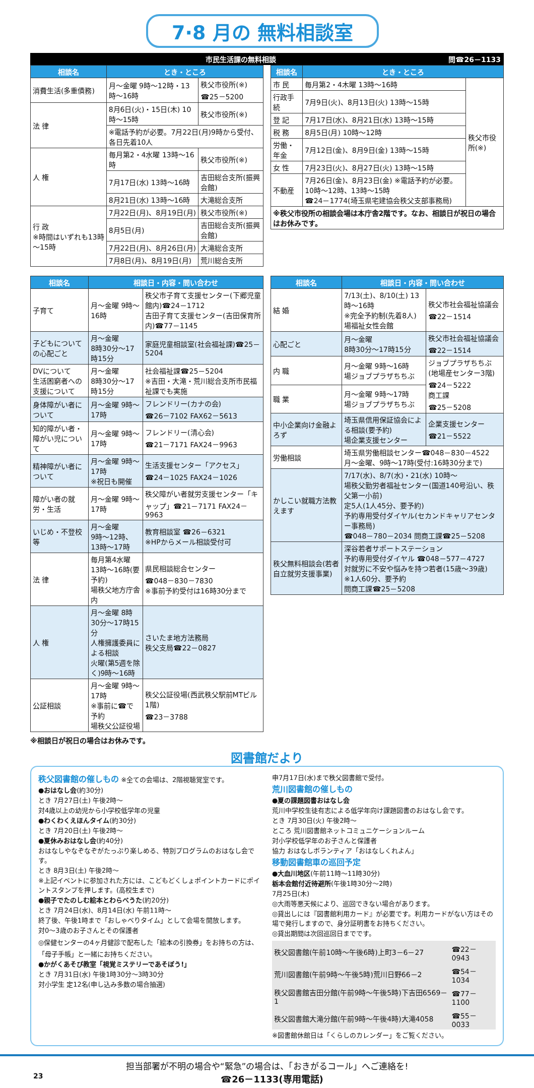7·8 月の 無料相談室
市民生活課の無料相談 問☎26－1133
| 相談名 | とき・ところ | |
| --- | --- | --- |
| 消費生活(多重債務) | 月～金曜 9時～12時・13時～16時 | 秩父市役所(※) ☎25－5200 |
| 法 律 | 8月6日(火)・15日(木) 10時～15時 | 秩父市役所(※) |
| | ※電話予約が必要。7月22日(月)9時から受付、各日先着10人 | |
| 人 権 | 毎月第2・4水曜 13時～16時 | 秩父市役所(※) |
| | 7月17日(水) 13時～16時 | 吉田総合支所(振興会館) |
| | 8月21日(水) 13時～16時 | 大滝総合支所 |
| 行 政 ※時間はいずれも13時～15時 | 7月22日(月)、8月19日(月) | 秩父市役所(※) |
| | 8月5日(月) | 吉田総合支所(振興会館) |
| | 7月22日(月)、8月26日(月) | 大滝総合支所 |
| | 7月8日(月)、8月19日(月) | 荒川総合支所 |
| 相談名 | とき・ところ | |
| --- | --- | --- |
| 市 民 | 毎月第2・4木曜 13時～16時 | 秩父市役所(※) |
| 行政手続 | 7月9日(火)、8月13日(火) 13時～15時 | |
| 登 記 | 7月17日(水)、8月21日(水) 13時～15時 | |
| 税 務 | 8月5日(月) 10時～12時 | |
| 労働・年金 | 7月12日(金)、8月9日(金) 13時～15時 | |
| 女 性 | 7月23日(火)、8月27日(火) 13時～15時 | |
| 不動産 | 7月26日(金)、8月23日(金) ※電話予約が必要。10時～12時、13時～15時 ☎24－1774(埼玉県宅建協会秩父支部事務局) | |
| ※秩父市役所の相談会場は本庁舎2階です。なお、相談日が祝日の場合はお休みです。 | | |
| 相談名 | 相談日・内容・問い合わせ | |
| --- | --- | --- |
| 子育て | 月～金曜 9時～16時 | 秩父市子育て支援センター(下郷児童館内)☎24－1712 吉田子育て支援センター(吉田保育所内)☎77－1145 |
| 子どもについての心配ごと | 月～金曜 8時30分～17時15分 | 家庭児童相談室(社会福祉課)☎25－5204 |
| DVについて 生活困窮者への支援について | 月～金曜 8時30分～17時15分 | 社会福祉課☎25－5204 ※吉田・大滝・荒川総合支所市民福祉課でも実施 |
| 身体障がい者について | 月～金曜 9時～17時 | フレンドリー(カナの会) ☎26－7102 FAX62－5613 |
| 知的障がい者・障がい児について | 月～金曜 9時～17時 | フレンドリー(清心会) ☎21－7171 FAX24－9963 |
| 精神障がい者について | 月～金曜 9時～17時 ※祝日も開催 | 生活支援センター「アクセス」 ☎24－1025 FAX24－1026 |
| 障がい者の就労・生活 | 月～金曜 9時～17時 | 秩父障がい者就労支援センター「キャップ」☎21－7171 FAX24－9963 |
| いじめ・不登校等 | 月～金曜 9時～12時、13時～17時 | 教育相談室 ☎26－6321 ※HPからメール相談受付可 |
| 法 律 | 毎月第4水曜 13時～16時(要予約) 場秩父地方庁舎内 | 県民相談総合センター ☎048－830－7830 ※事前予約受付は16時30分まで |
| 人 権 | 月～金曜 8時30分～17時15分 人権擁護委員による相談 火曜(第5週を除く)9時～16時 | さいたま地方法務局 秩父支局☎22－0827 |
| 公証相談 | 月～金曜 9時～17時 ※事前に☎で予約 場秩父公証役場 | 秩父公証役場(西武秩父駅前MTビル1階) ☎23－3788 |
| 相談名 | 相談日・内容・問い合わせ | |
| --- | --- | --- |
| 結 婚 | 7/13(土)、8/10(土) 13時～16時 ※完全予約制(先着8人) 場福祉女性会館 | 秩父市社会福祉協議会 ☎22－1514 |
| 心配ごと | 月～金曜 8時30分～17時15分 | 秩父市社会福祉協議会 ☎22－1514 |
| 内 職 | 月～金曜 9時～16時 場ジョブプラザちちぶ | ジョブプラザちちぶ(地場産センター3階) ☎24－5222 商工課 ☎25－5208 |
| 職 業 | 月～金曜 9時～17時 場ジョブプラザちちぶ | |
| 中小企業向け金融よろず | 埼玉県信用保証協会による相談(要予約) 場企業支援センター | 企業支援センター ☎21－5522 |
| 労働相談 | 埼玉県労働相談センター☎048－830－4522 月～金曜、9時～17時(受付:16時30分まで) | |
| かしこい就職方法教えます | 7/17(水)、8/7(水)・21(水) 10時～ 場秩父勤労者福祉センター(国道140号沿い、秩父第一小前) 定5人(1人45分、要予約) 予約専用受付ダイヤル(セカンドキャリアセンター事務局) ☎048－780－2034 問商工課☎25－5208 | |
| 秩父無料相談会(若者自立就労支援事業) | 深谷若者サポートステーション 予約専用受付ダイヤル ☎048－577－4727 対就労に不安や悩みを持つ若者(15歳～39歳) ※1人60分、要予約 問商工課☎25－5208 | |
※相談日が祝日の場合はお休みです。
図書館だより
秩父図書館の催しもの ※全ての会場は、2階視聴覚室です。
●おはなし会(約30分)
とき 7月27日(土) 午後2時～
対4歳以上の幼児から小学校低学年の児童
●わくわくえほんタイム(約30分)
とき 7月20日(土) 午後2時～
●夏休みおはなし会(約40分)
おはなしやなぞなぞがたっぷり楽しめる、特別プログラムのおはなし会です。
とき 8月3日(土) 午後2時～
※上記イベントに参加された方には、こどもどくしょポイントカードにポイントスタンプを押します。(高校生まで)
●親子でたのしむ絵本とわらべうた(約20分)
とき 7月24日(水)、8月14日(水) 午前11時～
終了後、午後1時まで「おしゃべりタイム」として会場を開放します。
対0～3歳のお子さんとその保護者
◎保健センターの4ヶ月健診で配布した「絵本の引換券」をお持ちの方は、「母子手帳」と一緒にお持ちください。
●かがくあそび教室「視覚ミステリーであそぼう!」
とき 7月31日(水) 午後1時30分～3時30分
対小学生 定12名(申し込み多数の場合抽選)
申7月17日(水)まで秩父図書館で受付。
荒川図書館の催しもの
●夏の課題図書おはなし会
荒川中学校生徒有志による低学年向け課題図書のおはなし会です。
とき 7月30日(火) 午後2時～
ところ 荒川図書館ネットコミュニケーションルーム
対小学校低学年のお子さんと保護者
協力 おはなしボランティア「おはなしくれよん」
移動図書館車の巡回予定
●大血川地区(午前11時～11時30分)
栃本会館付近待避所(午後1時30分～2時)
7月25日(木)
◎大雨等悪天候により、巡回できない場合があります。
◎貸出しには『図書館利用カード』が必要です。利用カードがない方はその場で発行しますので、身分証明書をお持ちください。
◎貸出期間は次回巡回日までです。
| 秩父図書館(午前10時～午後6時)上町3－6－27 | ☎22－0943 |
| 荒川図書館(午前9時～午後5時)荒川日野66－2 | ☎54－1034 |
| 秩父図書館吉田分館(午前9時～午後5時)下吉田6569－1 | ☎77－1100 |
| 秩父図書館大滝分館(午前9時～午後4時)大滝4058 | ☎55－0033 |
※図書館休館日は「くらしのカレンダー」をご覧ください。
担当部署が不明の場合や“緊急”の場合は、「おきがるコール」へご連絡を!
23 ☎26－1133(専用電話)